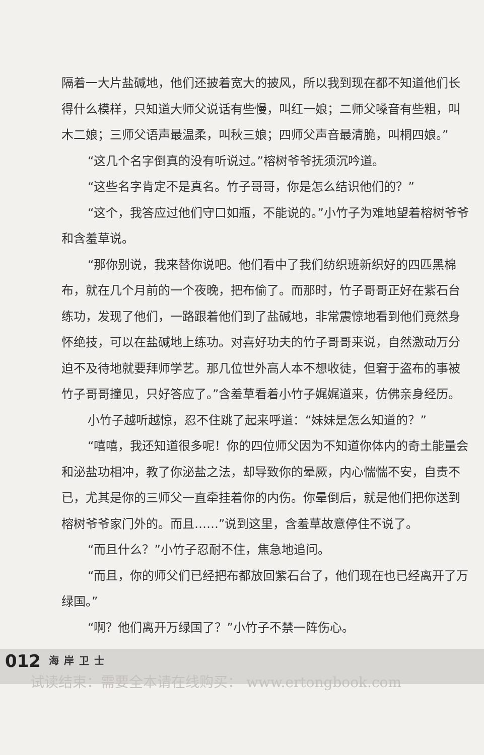隔着一大片盐碱地，他们还披着宽大的披风，所以我到现在都不知道他们长得什么模样，只知道大师父说话有些慢，叫红一娘；二师父嗓音有些粗，叫木二娘；三师父语声最温柔，叫秋三娘；四师父声音最清脆，叫桐四娘。”
“这几个名字倒真的没有听说过。”榕树爷爷抚须沉吟道。
“这些名字肯定不是真名。竹子哥哥，你是怎么结识他们的？”
“这个，我答应过他们守口如瓶，不能说的。”小竹子为难地望着榕树爷爷和含羞草说。
“那你别说，我来替你说吧。他们看中了我们纺织班新织好的四匹黑棉布，就在几个月前的一个夜晚，把布偷了。而那时，竹子哥哥正好在紫石台练功，发现了他们，一路跟着他们到了盐碱地，非常震惊地看到他们竟然身怀绝技，可以在盐碱地上练功。对喜好功夫的竹子哥哥来说，自然激动万分迫不及待地就要拜师学艺。那几位世外高人本不想收徒，但窘于盗布的事被竹子哥哥撞见，只好答应了。”含羞草看着小竹子娓娓道来，仿佛亲身经历。
小竹子越听越惊，忍不住跳了起来呼道：“妹妹是怎么知道的？”
“嘻嘻，我还知道很多呢！你的四位师父因为不知道你体内的奇土能量会和泌盐功相冲，教了你泌盐之法，却导致你的晕厥，内心惴惴不安，自责不已，尤其是你的三师父一直牵挂着你的内伤。你晕倒后，就是他们把你送到榕树爷爷家门外的。而且……”说到这里，含羞草故意停住不说了。
“而且什么？”小竹子忍耐不住，焦急地追问。
“而且，你的师父们已经把布都放回紫石台了，他们现在也已经离开了万绿国。”
“啊？他们离开万绿国了？”小竹子不禁一阵伤心。
012 海岸卫士 试读结束：需要全本请在线购买： www.ertongbook.com